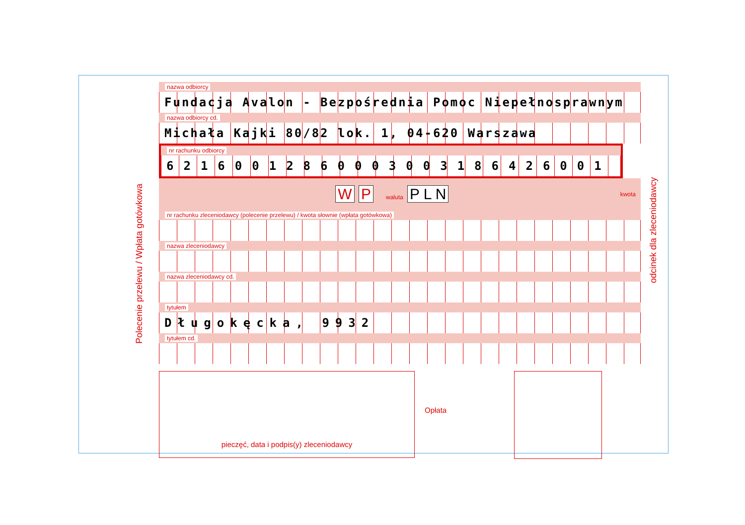Polecenie przelewu / Wpłata gotówkowa
odcinek dla zleceniodawcy
nazwa odbiorcy
Fundacja Avalon - Bezpośrednia Pomoc Niepełnosprawnym
nazwa odbiorcy cd.
Michała Kajki 80/82 lok. 1, 04-620 Warszawa
nr rachunku odbiorcy
621600128600030031864260​01
W P waluta P L N kwota
nr rachunku zleceniodawcy (polecenie przelewu) / kwota słownie (wpłata gotówkowa)
nazwa zleceniodawcy
nazwa zleceniodawcy cd.
tytułem
Długokęcka, 9932
tytułem cd.
pieczęć, data i podpis(y) zleceniodawcy
Opłata